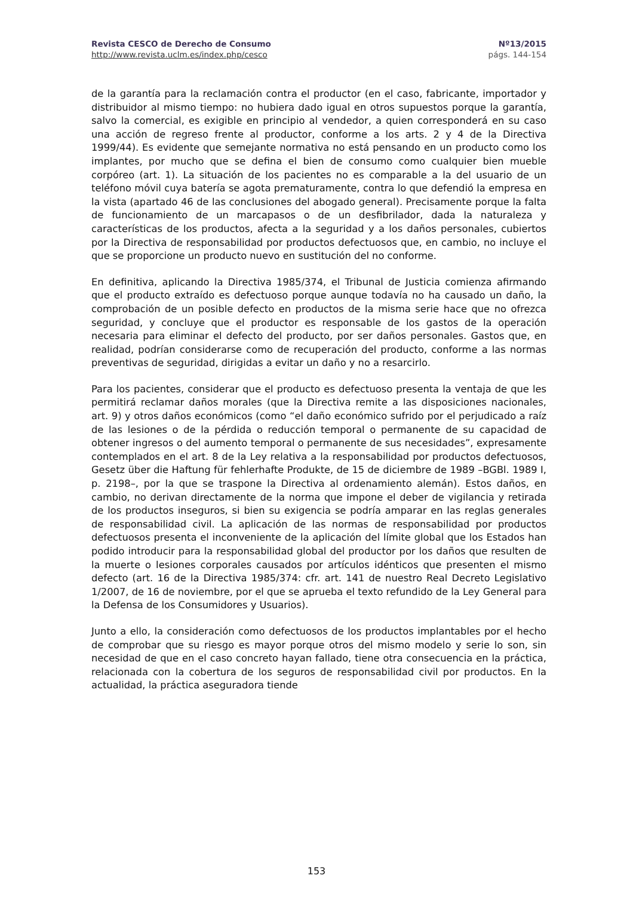Revista CESCO de Derecho de Consumo Nº13/2015
http://www.revista.uclm.es/index.php/cesco págs. 144-154
de la garantía para la reclamación contra el productor (en el caso, fabricante, importador y distribuidor al mismo tiempo: no hubiera dado igual en otros supuestos porque la garantía, salvo la comercial, es exigible en principio al vendedor, a quien corresponderá en su caso una acción de regreso frente al productor, conforme a los arts. 2 y 4 de la Directiva 1999/44). Es evidente que semejante normativa no está pensando en un producto como los implantes, por mucho que se defina el bien de consumo como cualquier bien mueble corpóreo (art. 1). La situación de los pacientes no es comparable a la del usuario de un teléfono móvil cuya batería se agota prematuramente, contra lo que defendió la empresa en la vista (apartado 46 de las conclusiones del abogado general). Precisamente porque la falta de funcionamiento de un marcapasos o de un desfibrilador, dada la naturaleza y características de los productos, afecta a la seguridad y a los daños personales, cubiertos por la Directiva de responsabilidad por productos defectuosos que, en cambio, no incluye el que se proporcione un producto nuevo en sustitución del no conforme.
En definitiva, aplicando la Directiva 1985/374, el Tribunal de Justicia comienza afirmando que el producto extraído es defectuoso porque aunque todavía no ha causado un daño, la comprobación de un posible defecto en productos de la misma serie hace que no ofrezca seguridad, y concluye que el productor es responsable de los gastos de la operación necesaria para eliminar el defecto del producto, por ser daños personales. Gastos que, en realidad, podrían considerarse como de recuperación del producto, conforme a las normas preventivas de seguridad, dirigidas a evitar un daño y no a resarcirlo.
Para los pacientes, considerar que el producto es defectuoso presenta la ventaja de que les permitirá reclamar daños morales (que la Directiva remite a las disposiciones nacionales, art. 9) y otros daños económicos (como “el daño económico sufrido por el perjudicado a raíz de las lesiones o de la pérdida o reducción temporal o permanente de su capacidad de obtener ingresos o del aumento temporal o permanente de sus necesidades”, expresamente contemplados en el art. 8 de la Ley relativa a la responsabilidad por productos defectuosos, Gesetz über die Haftung für fehlerhafte Produkte, de 15 de diciembre de 1989 –BGBl. 1989 I, p. 2198–, por la que se traspone la Directiva al ordenamiento alemán). Estos daños, en cambio, no derivan directamente de la norma que impone el deber de vigilancia y retirada de los productos inseguros, si bien su exigencia se podría amparar en las reglas generales de responsabilidad civil. La aplicación de las normas de responsabilidad por productos defectuosos presenta el inconveniente de la aplicación del límite global que los Estados han podido introducir para la responsabilidad global del productor por los daños que resulten de la muerte o lesiones corporales causados por artículos idénticos que presenten el mismo defecto (art. 16 de la Directiva 1985/374: cfr. art. 141 de nuestro Real Decreto Legislativo 1/2007, de 16 de noviembre, por el que se aprueba el texto refundido de la Ley General para la Defensa de los Consumidores y Usuarios).
Junto a ello, la consideración como defectuosos de los productos implantables por el hecho de comprobar que su riesgo es mayor porque otros del mismo modelo y serie lo son, sin necesidad de que en el caso concreto hayan fallado, tiene otra consecuencia en la práctica, relacionada con la cobertura de los seguros de responsabilidad civil por productos. En la actualidad, la práctica aseguradora tiende
153